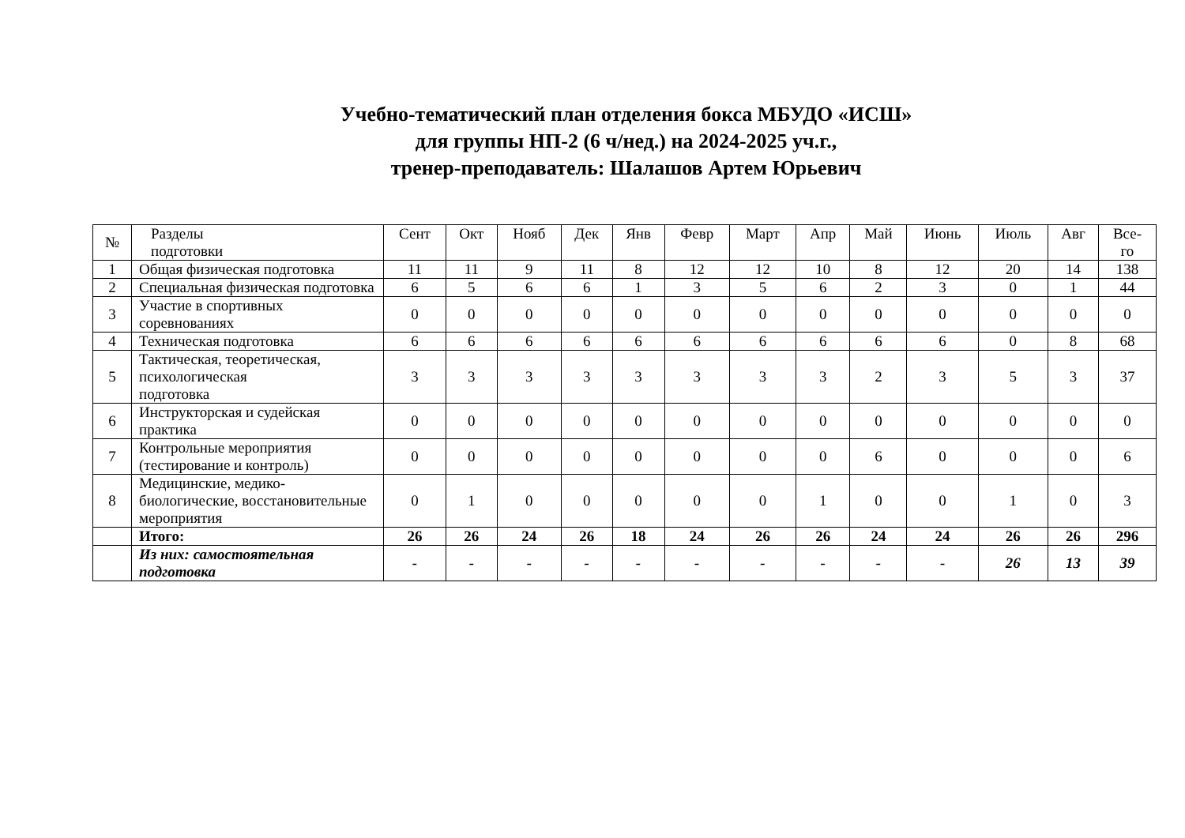Учебно-тематический план отделения бокса МБУДО «ИСШ»
для группы НП-2 (6 ч/нед.) на 2024-2025 уч.г.,
тренер-преподаватель: Шалашов Артем Юрьевич
| № | Разделы подготовки | Сент | Окт | Нояб | Дек | Янв | Февр | Март | Апр | Май | Июнь | Июль | Авг | Все- го |
| --- | --- | --- | --- | --- | --- | --- | --- | --- | --- | --- | --- | --- | --- | --- |
| 1 | Общая физическая подготовка | 11 | 11 | 9 | 11 | 8 | 12 | 12 | 10 | 8 | 12 | 20 | 14 | 138 |
| 2 | Специальная физическая подготовка | 6 | 5 | 6 | 6 | 1 | 3 | 5 | 6 | 2 | 3 | 0 | 1 | 44 |
| 3 | Участие в спортивных соревнованиях | 0 | 0 | 0 | 0 | 0 | 0 | 0 | 0 | 0 | 0 | 0 | 0 | 0 |
| 4 | Техническая подготовка | 6 | 6 | 6 | 6 | 6 | 6 | 6 | 6 | 6 | 6 | 0 | 8 | 68 |
| 5 | Тактическая, теоретическая, психологическая подготовка | 3 | 3 | 3 | 3 | 3 | 3 | 3 | 3 | 2 | 3 | 5 | 3 | 37 |
| 6 | Инструкторская и судейская практика | 0 | 0 | 0 | 0 | 0 | 0 | 0 | 0 | 0 | 0 | 0 | 0 | 0 |
| 7 | Контрольные мероприятия (тестирование и контроль) | 0 | 0 | 0 | 0 | 0 | 0 | 0 | 0 | 6 | 0 | 0 | 0 | 6 |
| 8 | Медицинские, медико-биологические, восстановительные мероприятия | 0 | 1 | 0 | 0 | 0 | 0 | 0 | 1 | 0 | 0 | 1 | 0 | 3 |
| | Итого: | 26 | 26 | 24 | 26 | 18 | 24 | 26 | 26 | 24 | 24 | 26 | 26 | 296 |
| | Из них: самостоятельная подготовка | - | - | - | - | - | - | - | - | - | - | 26 | 13 | 39 |